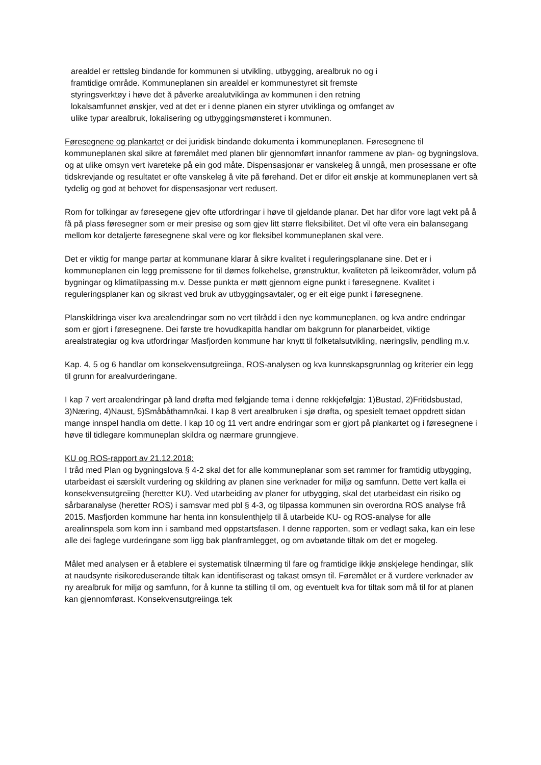arealdel er rettsleg bindande for kommunen si utvikling, utbygging, arealbruk no og i
framtidige område. Kommuneplanen sin arealdel er kommunestyret sit fremste
styringsverktøy i høve det å påverke arealutviklinga av kommunen i den retning
lokalsamfunnet ønskjer, ved at det er i denne planen ein styrer utviklinga og omfanget av
ulike typar arealbruk, lokalisering og utbyggingsmønsteret i kommunen.
Føresegnene og plankartet er dei juridisk bindande dokumenta i kommuneplanen. Føresegnene til kommuneplanen skal sikre at føremålet med planen blir gjennomført innanfor rammene av plan- og bygningslova, og at ulike omsyn vert ivareteke på ein god måte. Dispensasjonar er vanskeleg å unngå, men prosessane er ofte tidskrevjande og resultatet er ofte vanskeleg å vite på førehand. Det er difor eit ønskje at kommuneplanen vert så tydelig og god at behovet for dispensasjonar vert redusert.
Rom for tolkingar av føresegene gjev ofte utfordringar i høve til gjeldande planar. Det har difor vore lagt vekt på å få på plass føresegner som er meir presise og som gjev litt større fleksibilitet. Det vil ofte vera ein balansegang mellom kor detaljerte føresegnene skal vere og kor fleksibel kommuneplanen skal vere.
Det er viktig for mange partar at kommunane klarar å sikre kvalitet i reguleringsplanane sine. Det er i kommuneplanen ein legg premissene for til dømes folkehelse, grønstruktur, kvaliteten på leikeområder, volum på bygningar og klimatilpassing m.v. Desse punkta er møtt gjennom eigne punkt i føresegnene. Kvalitet i reguleringsplaner kan og sikrast ved bruk av utbyggingsavtaler, og er eit eige punkt i føresegnene.
Planskildringa viser kva arealendringar som no vert tilrådd i den nye kommuneplanen, og kva andre endringar som er gjort i føresegnene. Dei første tre hovudkapitla handlar om bakgrunn for planarbeidet, viktige arealstrategiar og kva utfordringar Masfjorden kommune har knytt til folketalsutvikling, næringsliv, pendling m.v.
Kap. 4, 5 og 6 handlar om konsekvensutgreiinga, ROS-analysen og kva kunnskapsgrunnlag og kriterier ein legg til grunn for arealvurderingane.
I kap 7 vert arealendringar på land drøfta med følgjande tema i denne rekkjefølgja: 1)Bustad, 2)Fritidsbustad, 3)Næring, 4)Naust, 5)Småbåthamn/kai. I kap 8 vert arealbruken i sjø drøfta, og spesielt temaet oppdrett sidan mange innspel handla om dette. I kap 10 og 11 vert andre endringar som er gjort på plankartet og i føresegnene i høve til tidlegare kommuneplan skildra og nærmare grunngjeve.
KU og ROS-rapport av 21.12.2018:
I tråd med Plan og bygningslova § 4-2 skal det for alle kommuneplanar som set rammer for framtidig utbygging, utarbeidast ei særskilt vurdering og skildring av planen sine verknader for miljø og samfunn. Dette vert kalla ei konsekvensutgreiing (heretter KU). Ved utarbeiding av planer for utbygging, skal det utarbeidast ein risiko og sårbaranalyse (heretter ROS) i samsvar med pbl § 4-3, og tilpassa kommunen sin overordna ROS analyse frå 2015. Masfjorden kommune har henta inn konsulenthjelp til å utarbeide KU- og ROS-analyse for alle arealinnspela som kom inn i samband med oppstartsfasen. I denne rapporten, som er vedlagt saka, kan ein lese alle dei faglege vurderingane som ligg bak planframlegget, og om avbøtande tiltak om det er mogeleg.
Målet med analysen er å etablere ei systematisk tilnærming til fare og framtidige ikkje ønskjelege hendingar, slik at naudsynte risikoreduserande tiltak kan identifiserast og takast omsyn til. Føremålet er å vurdere verknader av ny arealbruk for miljø og samfunn, for å kunne ta stilling til om, og eventuelt kva for tiltak som må til for at planen kan gjennomførast. Konsekvensutgreiinga tek